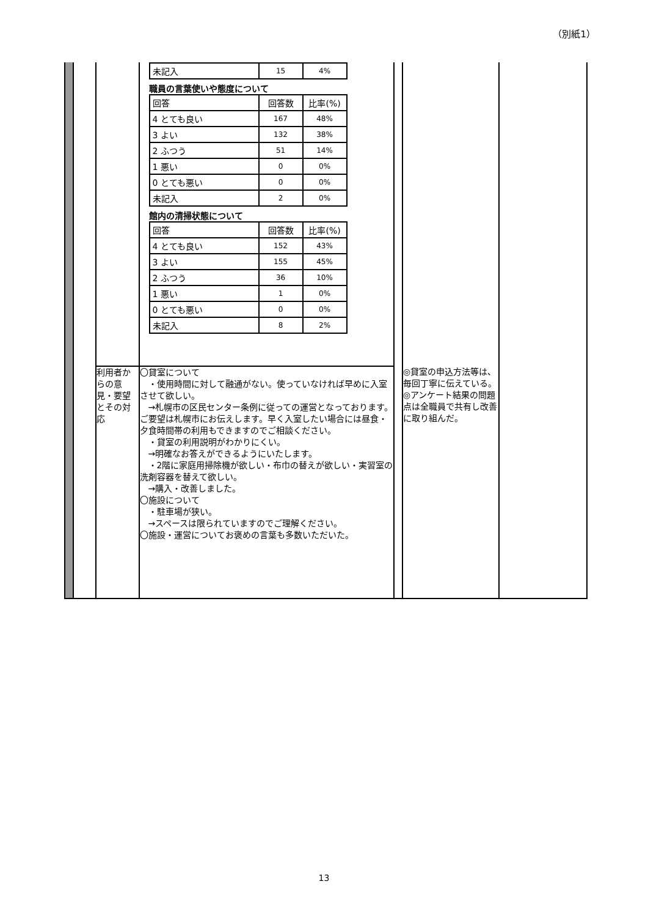（別紙1）
| | | | / 未記入 / 15 / 4% / 職員の言葉使いや態度について / 回答 / 回答数 / 比率(%) / / 4 とても良い / 167 / 48% / / 3 よい / 132 / 38% / / 2 ふつう / 51 / 14% / / 1 悪い / 0 / 0% / / 0 とても悪い / 0 / 0% / / 未記入 / 2 / 0% / 館内の清掃状態について / 回答 / 回答数 / 比率(%) / / 4 とても良い / 152 / 43% / / 3 よい / 155 / 45% / / 2 ふつう / 36 / 10% / / 1 悪い / 1 / 0% / / 0 とても悪い / 0 / 0% / / 未記入 / 8 / 2% / | | | |
| | | 利用者からの意見・要望とその対応 | 〇貸室について ・使用時間に対して融通がない。使っていなければ早めに入室させて欲しい。 →札幌市の区民センター条例に従っての運営となっております。ご要望は札幌市にお伝えします。早く入室したい場合には昼食・夕食時間帯の利用もできますのでご相談ください。 ・貸室の利用説明がわかりにくい。 →明確なお答えができるようにいたします。 ・2階に家庭用掃除機が欲しい・布巾の替えが欲しい・実習室の洗剤容器を替えて欲しい。 →購入・改善しました。 〇施設について ・駐車場が狭い。 →スペースは限られていますのでご理解ください。 〇施設・運営についてお褒めの言葉も多数いただいた。 | | ◎貸室の申込方法等は、毎回丁寧に伝えている。 ◎アンケート結果の問題点は全職員で共有し改善に取り組んだ。 | |
13